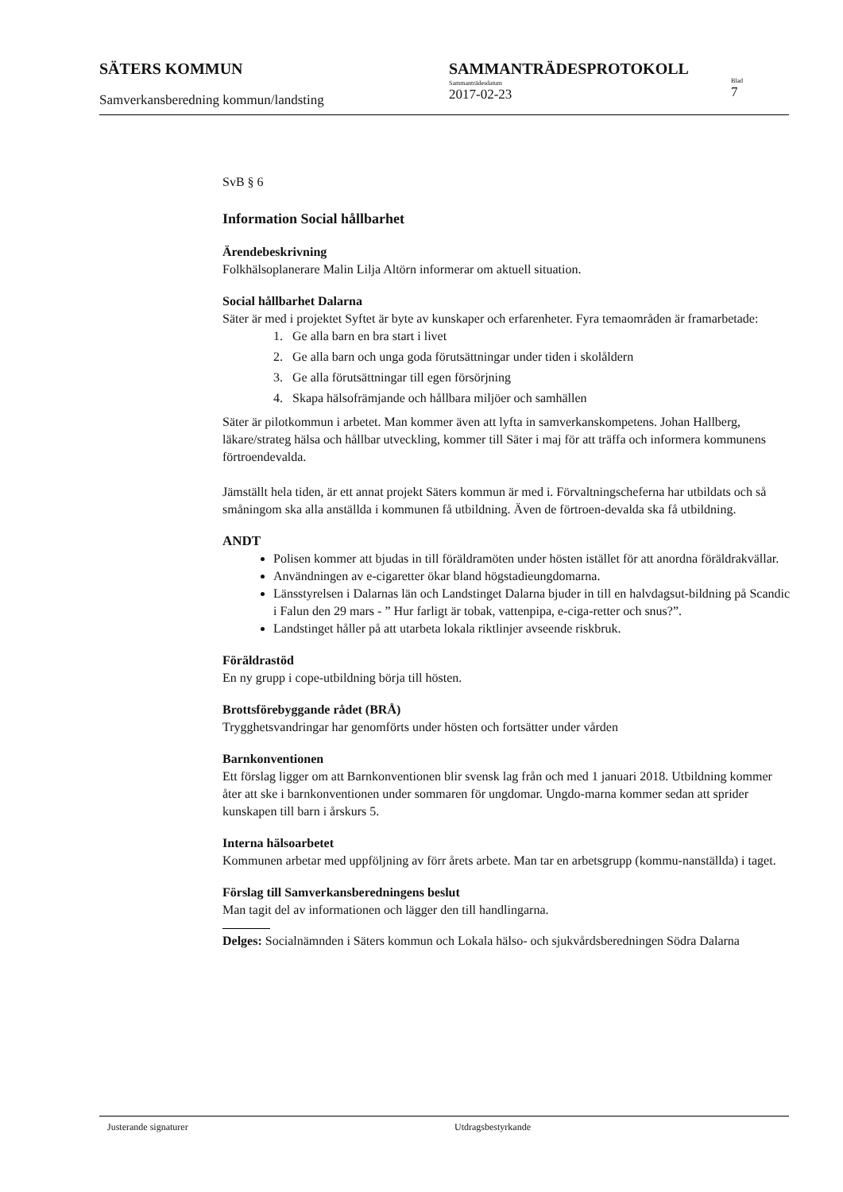SÄTERS KOMMUN
Samverkansberedning kommun/landsting
SAMMANTRÄDESPROTOKOLL
Sammanträdesdatum
2017-02-23
Blad
7
SvB § 6
Information Social hållbarhet
Ärendebeskrivning
Folkhälsoplanerare Malin Lilja Altörn informerar om aktuell situation.
Social hållbarhet Dalarna
Säter är med i projektet Syftet är byte av kunskaper och erfarenheter. Fyra temaområden är framarbetade:
1. Ge alla barn en bra start i livet
2. Ge alla barn och unga goda förutsättningar under tiden i skolåldern
3. Ge alla förutsättningar till egen försörjning
4. Skapa hälsofrämjande och hållbara miljöer och samhällen
Säter är pilotkommun i arbetet. Man kommer även att lyfta in samverkanskompetens. Johan Hallberg, läkare/strateg hälsa och hållbar utveckling, kommer till Säter i maj för att träffa och informera kommunens förtroendevalda.
Jämställt hela tiden, är ett annat projekt Säters kommun är med i. Förvaltningscheferna har utbildats och så småningom ska alla anställda i kommunen få utbildning. Även de förtroen-devalda ska få utbildning.
ANDT
Polisen kommer att bjudas in till föräldramöten under hösten istället för att anordna föräldrakvällar.
Användningen av e-cigaretter ökar bland högstadieungdomarna.
Länsstyrelsen i Dalarnas län och Landstinget Dalarna bjuder in till en halvdagsut-bildning på Scandic i Falun den 29 mars - ” Hur farligt är tobak, vattenpipa, e-ciga-retter och snus?”.
Landstinget håller på att utarbeta lokala riktlinjer avseende riskbruk.
Föräldrastöd
En ny grupp i cope-utbildning börja till hösten.
Brottsförebyggande rådet (BRÅ)
Trygghetsvandringar har genomförts under hösten och fortsätter under vården
Barnkonventionen
Ett förslag ligger om att Barnkonventionen blir svensk lag från och med 1 januari 2018. Utbildning kommer åter att ske i barnkonventionen under sommaren för ungdomar. Ungdo-marna kommer sedan att sprider kunskapen till barn i årskurs 5.
Interna hälsoarbetet
Kommunen arbetar med uppföljning av förr årets arbete. Man tar en arbetsgrupp (kommu-nanställda) i taget.
Förslag till Samverkansberedningens beslut
Man tagit del av informationen och lägger den till handlingarna.
Delges: Socialnämnden i Säters kommun och Lokala hälso- och sjukvårdsberedningen Södra Dalarna
Justerande signaturer Utdragsbestyrkande